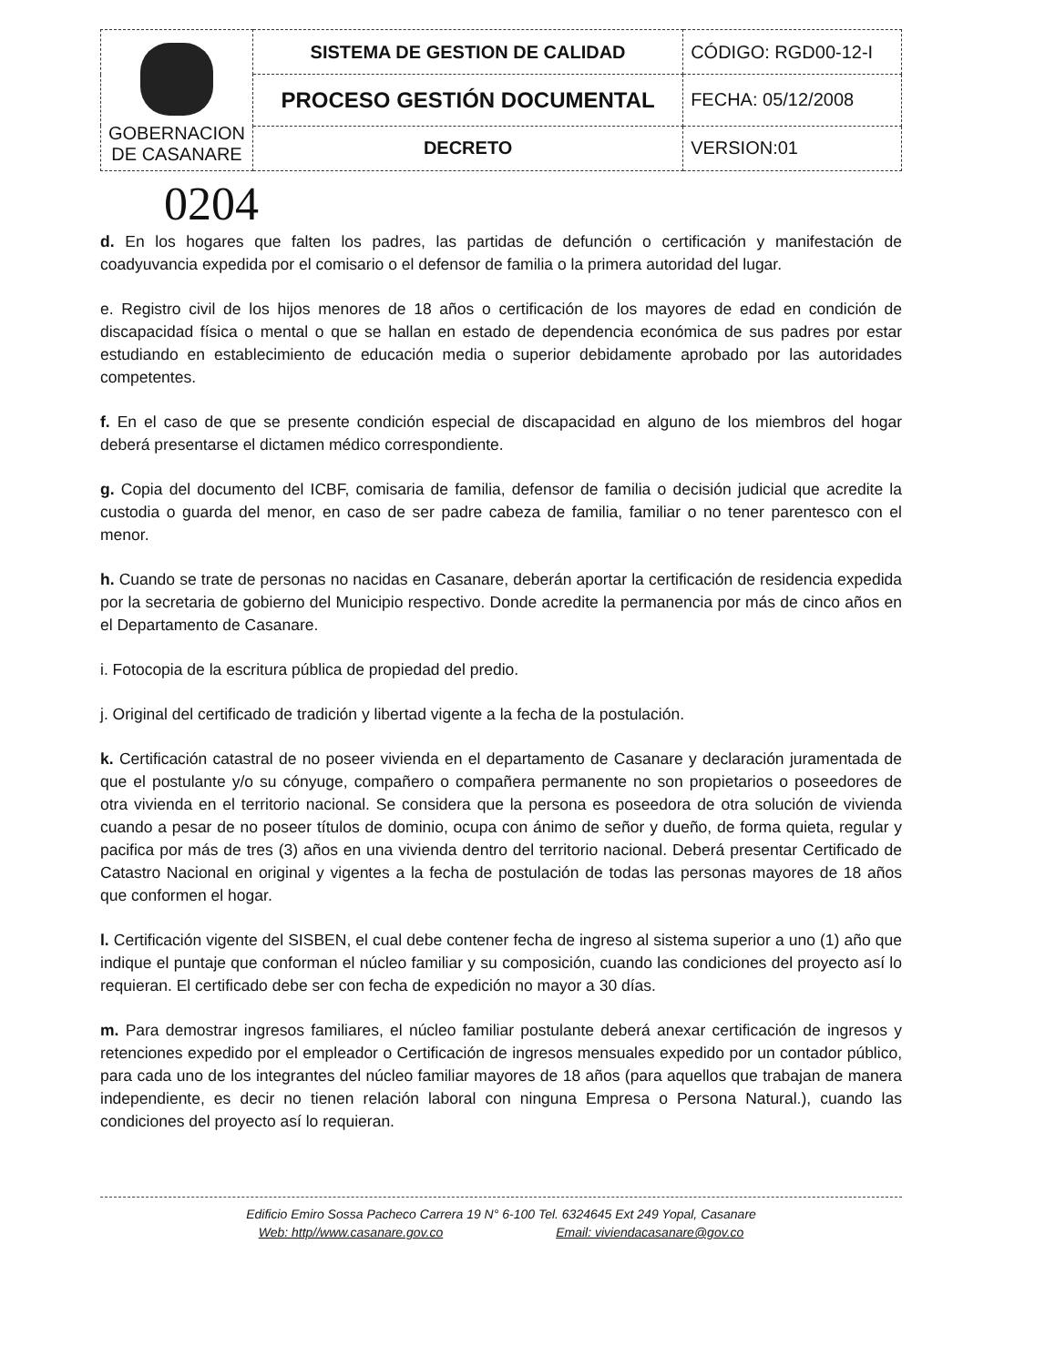| GOBERNACION DE CASANARE | SISTEMA DE GESTION DE CALIDAD | CÓDIGO: RGD00-12-I |
| | PROCESO GESTIÓN DOCUMENTAL | FECHA: 05/12/2008 |
| | DECRETO | VERSION:01 |
0204
d. En los hogares que falten los padres, las partidas de defunción o certificación y manifestación de coadyuvancia expedida por el comisario o el defensor de familia o la primera autoridad del lugar.
e. Registro civil de los hijos menores de 18 años o certificación de los mayores de edad en condición de discapacidad física o mental o que se hallan en estado de dependencia económica de sus padres por estar estudiando en establecimiento de educación media o superior debidamente aprobado por las autoridades competentes.
f. En el caso de que se presente condición especial de discapacidad en alguno de los miembros del hogar deberá presentarse el dictamen médico correspondiente.
g. Copia del documento del ICBF, comisaria de familia, defensor de familia o decisión judicial que acredite la custodia o guarda del menor, en caso de ser padre cabeza de familia, familiar o no tener parentesco con el menor.
h. Cuando se trate de personas no nacidas en Casanare, deberán aportar la certificación de residencia expedida por la secretaria de gobierno del Municipio respectivo. Donde acredite la permanencia por más de cinco años en el Departamento de Casanare.
i. Fotocopia de la escritura pública de propiedad del predio.
j. Original del certificado de tradición y libertad vigente a la fecha de la postulación.
k. Certificación catastral de no poseer vivienda en el departamento de Casanare y declaración juramentada de que el postulante y/o su cónyuge, compañero o compañera permanente no son propietarios o poseedores de otra vivienda en el territorio nacional. Se considera que la persona es poseedora de otra solución de vivienda cuando a pesar de no poseer títulos de dominio, ocupa con ánimo de señor y dueño, de forma quieta, regular y pacifica por más de tres (3) años en una vivienda dentro del territorio nacional. Deberá presentar Certificado de Catastro Nacional en original y vigentes a la fecha de postulación de todas las personas mayores de 18 años que conformen el hogar.
l. Certificación vigente del SISBEN, el cual debe contener fecha de ingreso al sistema superior a uno (1) año que indique el puntaje que conforman el núcleo familiar y su composición, cuando las condiciones del proyecto así lo requieran. El certificado debe ser con fecha de expedición no mayor a 30 días.
m. Para demostrar ingresos familiares, el núcleo familiar postulante deberá anexar certificación de ingresos y retenciones expedido por el empleador o Certificación de ingresos mensuales expedido por un contador público, para cada uno de los integrantes del núcleo familiar mayores de 18 años (para aquellos que trabajan de manera independiente, es decir no tienen relación laboral con ninguna Empresa o Persona Natural.), cuando las condiciones del proyecto así lo requieran.
Edificio Emiro Sossa Pacheco Carrera 19 N° 6-100 Tel. 6324645 Ext 249 Yopal, Casanare
Web: http//www.casanare.gov.co Email: viviendacasanare@gov.co